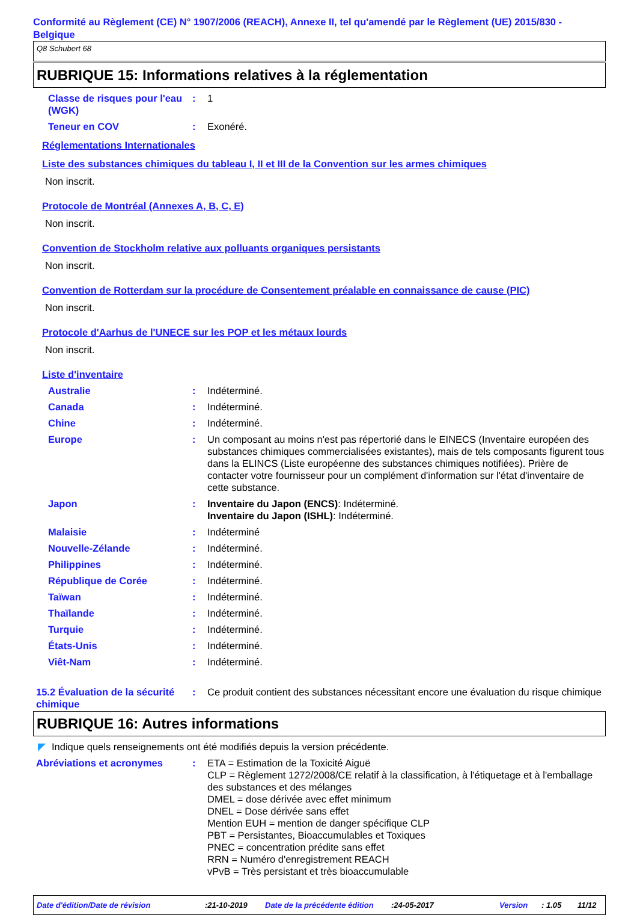Conformité au Règlement (CE) N° 1907/2006 (REACH), Annexe II, tel qu'amendé par le Règlement (UE) 2015/830 - Belgique
Q8 Schubert 68
RUBRIQUE 15: Informations relatives à la réglementation
Classe de risques pour l'eau (WGK)
: 1
Teneur en COV : Exonéré.
Réglementations Internationales
Liste des substances chimiques du tableau I, II et III de la Convention sur les armes chimiques
Non inscrit.
Protocole de Montréal (Annexes A, B, C, E)
Non inscrit.
Convention de Stockholm relative aux polluants organiques persistants
Non inscrit.
Convention de Rotterdam sur la procédure de Consentement préalable en connaissance de cause (PIC)
Non inscrit.
Protocole d'Aarhus de l'UNECE sur les POP et les métaux lourds
Non inscrit.
Liste d'inventaire
Australie : Indéterminé.
Canada : Indéterminé.
Chine : Indéterminé.
Europe : Un composant au moins n'est pas répertorié dans le EINECS (Inventaire européen des substances chimiques commercialisées existantes), mais de tels composants figurent tous dans la ELINCS (Liste européenne des substances chimiques notifiées). Prière de contacter votre fournisseur pour un complément d'information sur l'état d'inventaire de cette substance.
Japon : Inventaire du Japon (ENCS): Indéterminé.
Inventaire du Japon (ISHL): Indéterminé.
Malaisie : Indéterminé
Nouvelle-Zélande : Indéterminé.
Philippines : Indéterminé.
République de Corée : Indéterminé.
Taïwan : Indéterminé.
Thaïlande : Indéterminé.
Turquie : Indéterminé.
États-Unis : Indéterminé.
Viêt-Nam : Indéterminé.
15.2 Évaluation de la sécurité chimique
: Ce produit contient des substances nécessitant encore une évaluation du risque chimique
RUBRIQUE 16: Autres informations
◤ Indique quels renseignements ont été modifiés depuis la version précédente.
Abréviations et acronymes : ETA = Estimation de la Toxicité Aiguë
CLP = Règlement 1272/2008/CE relatif à la classification, à l'étiquetage et à l'emballage des substances et des mélanges
DMEL = dose dérivée avec effet minimum
DNEL = Dose dérivée sans effet
Mention EUH = mention de danger spécifique CLP
PBT = Persistantes, Bioaccumulables et Toxiques
PNEC = concentration prédite sans effet
RRN = Numéro d'enregistrement REACH
vPvB = Très persistant et très bioaccumulable
Date d'édition/Date de révision:21-10-2019 Date de la précédente édition:24-05-2017 Version: 1.05 11/12